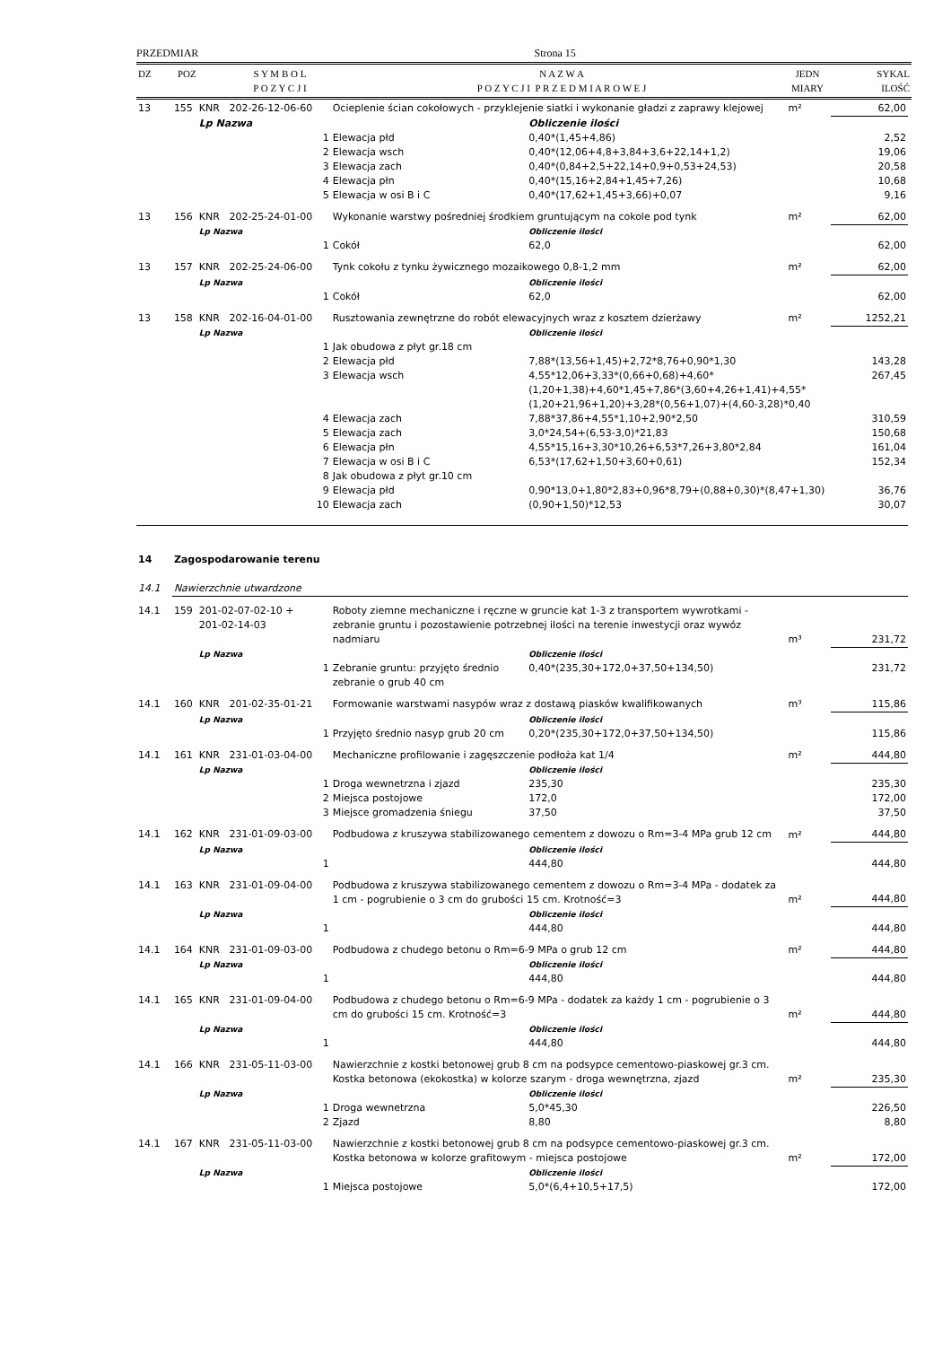PRZEDMIAR Strona 15
| DZ | POZ | S Y M B O L P O Z Y C J I | N A Z W A P O Z Y C J I P R Z E D M I A R O W E J | JEDN MIARY | SYKAL ILOŚĆ |
| --- | --- | --- | --- | --- | --- |
| 13 | 155 | KNR 202-26-12-06-60 | Ocieplenie ścian cokołowych - przyklejenie siatki i wykonanie gładzi z zaprawy klejowej | | m² | 62,00 | |
| | | Lp Nazwa | | Obliczenie ilości | | | |
| | | 1 | Elewacja płd | 0,40*(1,45+4,86) | | 2,52 | |
| | | 2 | Elewacja wsch | 0,40*(12,06+4,8+3,84+3,6+22,14+1,2) | | 19,06 | |
| | | 3 | Elewacja zach | 0,40*(0,84+2,5+22,14+0,9+0,53+24,53) | | 20,58 | |
| | | 4 | Elewacja płn | 0,40*(15,16+2,84+1,45+7,26) | | 10,68 | |
| | | 5 | Elewacja w osi B i C | 0,40*(17,62+1,45+3,66)+0,07 | | 9,16 | |
| 13 | 156 | KNR 202-25-24-01-00 | Wykonanie warstwy pośredniej środkiem gruntującym na cokole pod tynk | | m² | 62,00 | |
| | | Lp Nazwa | | Obliczenie ilości | | | |
| | | 1 | Cokół | 62,0 | | 62,00 | |
| 13 | 157 | KNR 202-25-24-06-00 | Tynk cokołu z tynku żywicznego mozaikowego 0,8-1,2 mm | | m² | 62,00 | |
| | | Lp Nazwa | | Obliczenie ilości | | | |
| | | 1 | Cokół | 62,0 | | 62,00 | |
| 13 | 158 | KNR 202-16-04-01-00 | Rusztowania zewnętrzne do robót elewacyjnych wraz z kosztem dzierżawy | | m² | 1252,21 | |
| | | Lp Nazwa | | Obliczenie ilości | | | |
| | | 1 | Jak obudowa z płyt gr.18 cm | | | | |
| | | 2 | Elewacja płd | 7,88*(13,56+1,45)+2,72*8,76+0,90*1,30 | | 143,28 | |
| | | 3 | Elewacja wsch | 4,55*12,06+3,33*(0,66+0,68)+4,60*(1,20+1,38)+4,60*1,45+7,86*(3,60+4,26+1,41)+4,55*(1,20+21,96+1,20)+3,28*(0,56+1,07)+(4,60-3,28)*0,40 | | 267,45 | |
| | | 4 | Elewacja zach | 7,88*37,86+4,55*1,10+2,90*2,50 | | 310,59 | |
| | | 5 | Elewacja zach | 3,0*24,54+(6,53-3,0)*21,83 | | 150,68 | |
| | | 6 | Elewacja płn | 4,55*15,16+3,30*10,26+6,53*7,26+3,80*2,84 | | 161,04 | |
| | | 7 | Elewacja w osi B i C | 6,53*(17,62+1,50+3,60+0,61) | | 152,34 | |
| | | 8 | Jak obudowa z płyt gr.10 cm | | | | |
| | | 9 | Elewacja płd | 0,90*13,0+1,80*2,83+0,96*8,79+(0,88+0,30)*(8,47+1,30) | | 36,76 | |
| | | 10 | Elewacja zach | (0,90+1,50)*12,53 | | 30,07 | |
| 14 | Zagospodarowanie terenu | | | | | | |
| 14.1 | Nawierzchnie utwardzone | | | | | | |
| 14.1 | 159 | 201-02-07-02-10 + 201-02-14-03 | Roboty ziemne mechaniczne i ręczne w gruncie kat 1-3 z transportem wywrotkami - zebranie gruntu i pozostawienie potrzebnej ilości na terenie inwestycji oraz wywóz nadmiaru | | m³ | 231,72 | |
| | | Lp Nazwa | | Obliczenie ilości | | | |
| | | 1 | Zebranie gruntu: przyjęto średnio zebranie o grub 40 cm | 0,40*(235,30+172,0+37,50+134,50) | | 231,72 | |
| 14.1 | 160 | KNR 201-02-35-01-21 | Formowanie warstwami nasypów wraz z dostawą piasków kwalifikowanych | | m³ | 115,86 | |
| | | Lp Nazwa | | Obliczenie ilości | | | |
| | | 1 | Przyjęto średnio nasyp grub 20 cm | 0,20*(235,30+172,0+37,50+134,50) | | 115,86 | |
| 14.1 | 161 | KNR 231-01-03-04-00 | Mechaniczne profilowanie i zagęszczenie podłoża kat 1/4 | | m² | 444,80 | |
| | | Lp Nazwa | | Obliczenie ilości | | | |
| | | 1 | Droga wewnetrzna i zjazd | 235,30 | | 235,30 | |
| | | 2 | Miejsca postojowe | 172,0 | | 172,00 | |
| | | 3 | Miejsce gromadzenia śniegu | 37,50 | | 37,50 | |
| 14.1 | 162 | KNR 231-01-09-03-00 | Podbudowa z kruszywa stabilizowanego cementem z dowozu o Rm=3-4 MPa grub 12 cm | | m² | 444,80 | |
| | | Lp Nazwa | | Obliczenie ilości | | | |
| | | 1 | | 444,80 | | 444,80 | |
| 14.1 | 163 | KNR 231-01-09-04-00 | Podbudowa z kruszywa stabilizowanego cementem z dowozu o Rm=3-4 MPa - dodatek za 1 cm - pogrubienie o 3 cm do grubości 15 cm. Krotność=3 | | m² | 444,80 | |
| | | Lp Nazwa | | Obliczenie ilości | | | |
| | | 1 | | 444,80 | | 444,80 | |
| 14.1 | 164 | KNR 231-01-09-03-00 | Podbudowa z chudego betonu o Rm=6-9 MPa o grub 12 cm | | m² | 444,80 | |
| | | Lp Nazwa | | Obliczenie ilości | | | |
| | | 1 | | 444,80 | | 444,80 | |
| 14.1 | 165 | KNR 231-01-09-04-00 | Podbudowa z chudego betonu o Rm=6-9 MPa - dodatek za każdy 1 cm - pogrubienie o 3 cm do grubości 15 cm. Krotność=3 | | m² | 444,80 | |
| | | Lp Nazwa | | Obliczenie ilości | | | |
| | | 1 | | 444,80 | | 444,80 | |
| 14.1 | 166 | KNR 231-05-11-03-00 | Nawierzchnie z kostki betonowej grub 8 cm na podsypce cementowo-piaskowej gr.3 cm. Kostka betonowa (ekokostka) w kolorze szarym - droga wewnętrzna, zjazd | | m² | 235,30 | |
| | | Lp Nazwa | | Obliczenie ilości | | | |
| | | 1 | Droga wewnetrzna | 5,0*45,30 | | 226,50 | |
| | | 2 | Zjazd | 8,80 | | 8,80 | |
| 14.1 | 167 | KNR 231-05-11-03-00 | Nawierzchnie z kostki betonowej grub 8 cm na podsypce cementowo-piaskowej gr.3 cm. Kostka betonowa w kolorze grafitowym - miejsca postojowe | | m² | 172,00 | |
| | | Lp Nazwa | | Obliczenie ilości | | | |
| | | 1 | Miejsca postojowe | 5,0*(6,4+10,5+17,5) | | 172,00 | |